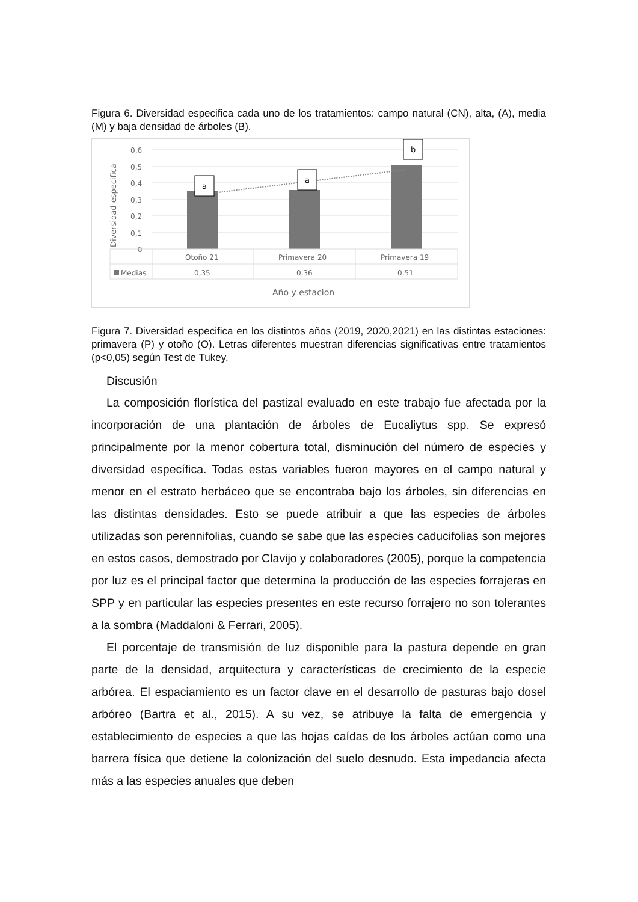Figura 6. Diversidad especifica cada uno de los tratamientos: campo natural (CN), alta, (A), media (M) y baja densidad de árboles (B).
Diversidad especifica
0,6
0,5
0,4
0,3
0,2
0,1
0
a
a
b
Otoño 21
Primavera 20
Primavera 19
Medias
0,35
0,36
0,51
Año y estacion
Figura 7. Diversidad especifica en los distintos años (2019, 2020,2021) en las distintas estaciones: primavera (P) y otoño (O). Letras diferentes muestran diferencias significativas entre tratamientos (p<0,05) según Test de Tukey.
Discusión
La composición florística del pastizal evaluado en este trabajo fue afectada por la incorporación de una plantación de árboles de Eucaliytus spp. Se expresó principalmente por la menor cobertura total, disminución del número de especies y diversidad específica. Todas estas variables fueron mayores en el campo natural y menor en el estrato herbáceo que se encontraba bajo los árboles, sin diferencias en las distintas densidades. Esto se puede atribuir a que las especies de árboles utilizadas son perennifolias, cuando se sabe que las especies caducifolias son mejores en estos casos, demostrado por Clavijo y colaboradores (2005), porque la competencia por luz es el principal factor que determina la producción de las especies forrajeras en SPP y en particular las especies presentes en este recurso forrajero no son tolerantes a la sombra (Maddaloni & Ferrari, 2005).
El porcentaje de transmisión de luz disponible para la pastura depende en gran parte de la densidad, arquitectura y características de crecimiento de la especie arbórea. El espaciamiento es un factor clave en el desarrollo de pasturas bajo dosel arbóreo (Bartra et al., 2015). A su vez, se atribuye la falta de emergencia y establecimiento de especies a que las hojas caídas de los árboles actúan como una barrera física que detiene la colonización del suelo desnudo. Esta impedancia afecta más a las especies anuales que deben